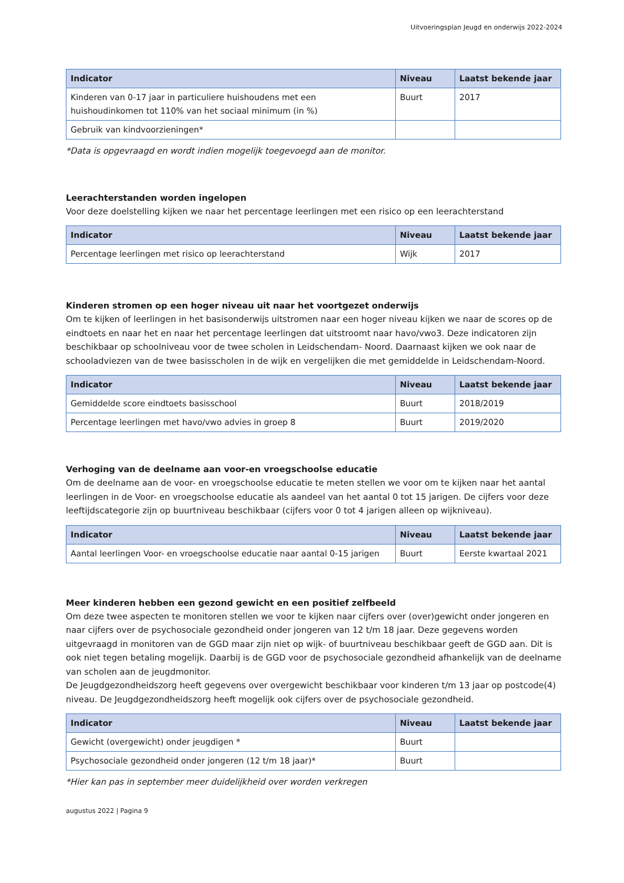Uitvoeringsplan Jeugd en onderwijs 2022-2024
| Indicator | Niveau | Laatst bekende jaar |
| --- | --- | --- |
| Kinderen van 0-17 jaar in particuliere huishoudens met een huishoudinkomen tot 110% van het sociaal minimum (in %) | Buurt | 2017 |
| Gebruik van kindvoorzieningen* | | |
*Data is opgevraagd en wordt indien mogelijk toegevoegd aan de monitor.
Leerachterstanden worden ingelopen
Voor deze doelstelling kijken we naar het percentage leerlingen met een risico op een leerachterstand
| Indicator | Niveau | Laatst bekende jaar |
| --- | --- | --- |
| Percentage leerlingen met risico op leerachterstand | Wijk | 2017 |
Kinderen stromen op een hoger niveau uit naar het voortgezet onderwijs
Om te kijken of leerlingen in het basisonderwijs uitstromen naar een hoger niveau kijken we naar de scores op de eindtoets en naar het en naar het percentage leerlingen dat uitstroomt naar havo/vwo3. Deze indicatoren zijn beschikbaar op schoolniveau voor de twee scholen in Leidschendam- Noord. Daarnaast kijken we ook naar de schooladviezen van de twee basisscholen in de wijk en vergelijken die met gemiddelde in Leidschendam-Noord.
| Indicator | Niveau | Laatst bekende jaar |
| --- | --- | --- |
| Gemiddelde score eindtoets basisschool | Buurt | 2018/2019 |
| Percentage leerlingen met havo/vwo advies in groep 8 | Buurt | 2019/2020 |
Verhoging van de deelname aan voor-en vroegschoolse educatie
Om de deelname aan de voor- en vroegschoolse educatie te meten stellen we voor om te kijken naar het aantal leerlingen in de Voor- en vroegschoolse educatie als aandeel van het aantal 0 tot 15 jarigen. De cijfers voor deze leeftijdscategorie zijn op buurtniveau beschikbaar (cijfers voor 0 tot 4 jarigen alleen op wijkniveau).
| Indicator | Niveau | Laatst bekende jaar |
| --- | --- | --- |
| Aantal leerlingen Voor- en vroegschoolse educatie naar aantal 0-15 jarigen | Buurt | Eerste kwartaal 2021 |
Meer kinderen hebben een gezond gewicht en een positief zelfbeeld
Om deze twee aspecten te monitoren stellen we voor te kijken naar cijfers over (over)gewicht onder jongeren en naar cijfers over de psychosociale gezondheid onder jongeren van 12 t/m 18 jaar. Deze gegevens worden uitgevraagd in monitoren van de GGD maar zijn niet op wijk- of buurtniveau beschikbaar geeft de GGD aan. Dit is ook niet tegen betaling mogelijk. Daarbij is de GGD voor de psychosociale gezondheid afhankelijk van de deelname van scholen aan de jeugdmonitor.
De Jeugdgezondheidszorg heeft gegevens over overgewicht beschikbaar voor kinderen t/m 13 jaar op postcode(4) niveau. De Jeugdgezondheidszorg heeft mogelijk ook cijfers over de psychosociale gezondheid.
| Indicator | Niveau | Laatst bekende jaar |
| --- | --- | --- |
| Gewicht (overgewicht) onder jeugdigen * | Buurt | |
| Psychosociale gezondheid onder jongeren (12 t/m 18 jaar)* | Buurt | |
*Hier kan pas in september meer duidelijkheid over worden verkregen
augustus 2022 | Pagina 9